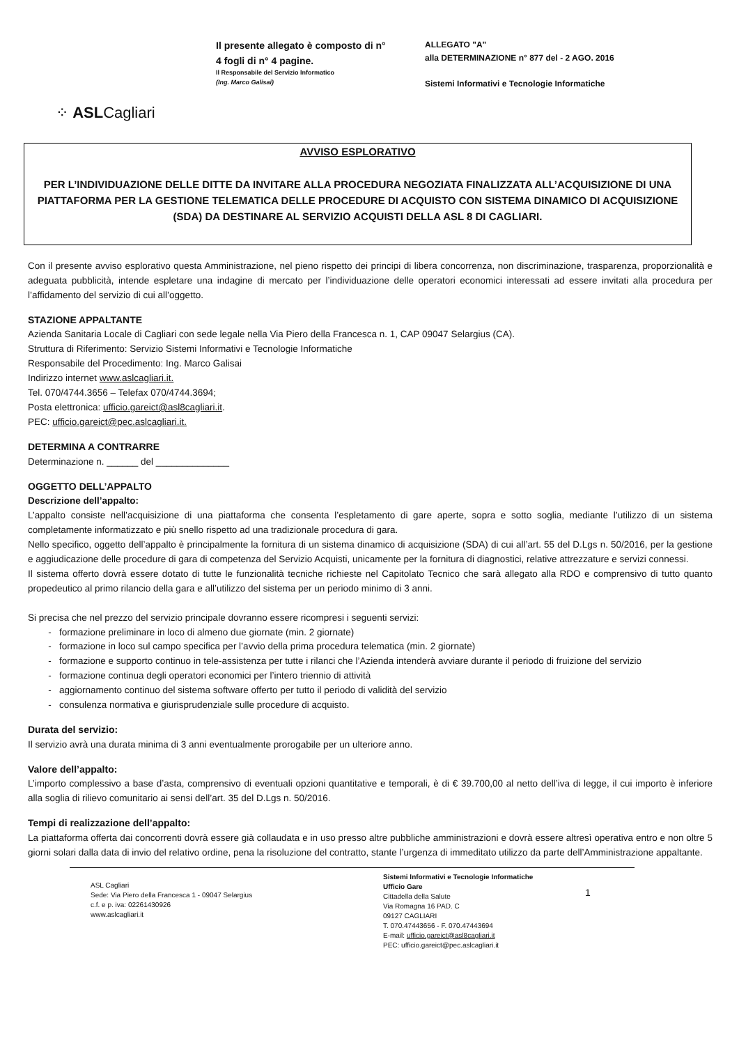⁘ ASLCagliari
Il presente allegato è composto di n° 4 fogli di n° 4 pagine.
Il Responsabile del Servizio Informatico
(Ing. Marco Galisai)
ALLEGATO "A"
alla DETERMINAZIONE n° 877 del - 2 AGO. 2016
Sistemi Informativi e Tecnologie Informatiche
AVVISO ESPLORATIVO
PER L’INDIVIDUAZIONE DELLE DITTE DA INVITARE ALLA PROCEDURA NEGOZIATA FINALIZZATA ALL’ACQUISIZIONE DI UNA PIATTAFORMA PER LA GESTIONE TELEMATICA DELLE PROCEDURE DI ACQUISTO CON SISTEMA DINAMICO DI ACQUISIZIONE (SDA) DA DESTINARE AL SERVIZIO ACQUISTI DELLA ASL 8 DI CAGLIARI.
Con il presente avviso esplorativo questa Amministrazione, nel pieno rispetto dei principi di libera concorrenza, non discriminazione, trasparenza, proporzionalità e adeguata pubblicità, intende espletare una indagine di mercato per l’individuazione delle operatori economici interessati ad essere invitati alla procedura per l’affidamento del servizio di cui all’oggetto.
STAZIONE APPALTANTE
Azienda Sanitaria Locale di Cagliari con sede legale nella Via Piero della Francesca n. 1, CAP 09047 Selargius (CA).
Struttura di Riferimento: Servizio Sistemi Informativi e Tecnologie Informatiche
Responsabile del Procedimento: Ing. Marco Galisai
Indirizzo internet www.aslcagliari.it.
Tel. 070/4744.3656 – Telefax 070/4744.3694;
Posta elettronica: ufficio.gareict@asl8cagliari.it.
PEC: ufficio.gareict@pec.aslcagliari.it.
DETERMINA A CONTRARRE
Determinazione n. ______ del ______________
OGGETTO DELL’APPALTO
Descrizione dell’appalto:
L’appalto consiste nell’acquisizione di una piattaforma che consenta l’espletamento di gare aperte, sopra e sotto soglia, mediante l’utilizzo di un sistema completamente informatizzato e più snello rispetto ad una tradizionale procedura di gara.
Nello specifico, oggetto dell’appalto è principalmente la fornitura di un sistema dinamico di acquisizione (SDA) di cui all’art. 55 del D.Lgs n. 50/2016, per la gestione e aggiudicazione delle procedure di gara di competenza del Servizio Acquisti, unicamente per la fornitura di diagnostici, relative attrezzature e servizi connessi.
Il sistema offerto dovrà essere dotato di tutte le funzionalità tecniche richieste nel Capitolato Tecnico che sarà allegato alla RDO e comprensivo di tutto quanto propedeutico al primo rilancio della gara e all’utilizzo del sistema per un periodo minimo di 3 anni.
Si precisa che nel prezzo del servizio principale dovranno essere ricompresi i seguenti servizi:
formazione preliminare in loco di almeno due giornate (min. 2 giornate)
formazione in loco sul campo specifica per l’avvio della prima procedura telematica (min. 2 giornate)
formazione e supporto continuo in tele-assistenza per tutte i rilanci che l’Azienda intenderà avviare durante il periodo di fruizione del servizio
formazione continua degli operatori economici per l’intero triennio di attività
aggiornamento continuo del sistema software offerto per tutto il periodo di validità del servizio
consulenza normativa e giurisprudenziale sulle procedure di acquisto.
Durata del servizio:
Il servizio avrà una durata minima di 3 anni eventualmente prorogabile per un ulteriore anno.
Valore dell’appalto:
L’importo complessivo a base d’asta, comprensivo di eventuali opzioni quantitative e temporali, è di € 39.700,00 al netto dell’iva di legge, il cui importo è inferiore alla soglia di rilievo comunitario ai sensi dell’art. 35 del D.Lgs n. 50/2016.
Tempi di realizzazione dell’appalto:
La piattaforma offerta dai concorrenti dovrà essere già collaudata e in uso presso altre pubbliche amministrazioni e dovrà essere altresì operativa entro e non oltre 5 giorni solari dalla data di invio del relativo ordine, pena la risoluzione del contratto, stante l’urgenza di immeditato utilizzo da parte dell’Amministrazione appaltante.
ASL Cagliari
Sede: Via Piero della Francesca 1 - 09047 Selargius
c.f. e p. iva: 02261430926
www.aslcagliari.it
Sistemi Informativi e Tecnologie Informatiche
Ufficio Gare
Cittadella della Salute
Via Romagna 16 PAD. C
09127 CAGLIARI
T. 070.47443656 - F. 070.47443694
E-mail: ufficio.gareict@asl8cagliari.it
PEC: ufficio.gareict@pec.aslcagliari.it
1